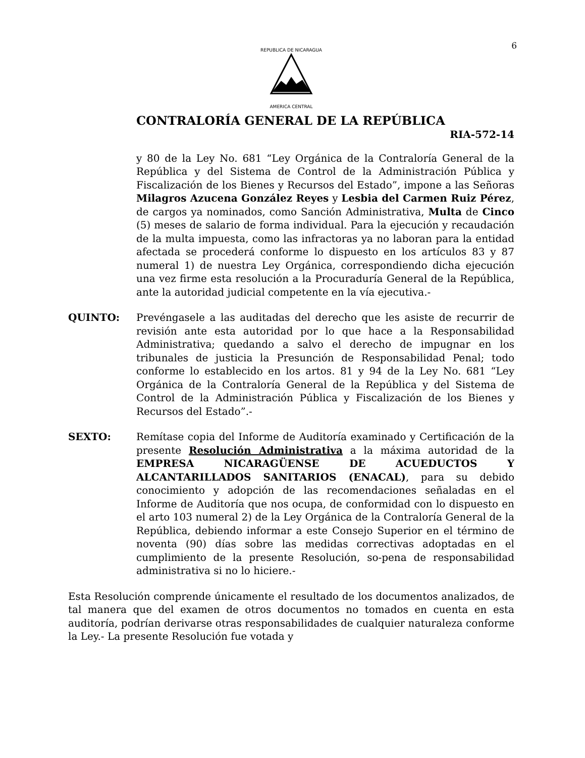6
REPUBLICA DE NICARAGUA
AMERICA CENTRAL
CONTRALORÍA GENERAL DE LA REPÚBLICA
RIA-572-14
y 80 de la Ley No. 681 “Ley Orgánica de la Contraloría General de la República y del Sistema de Control de la Administración Pública y Fiscalización de los Bienes y Recursos del Estado”, impone a las Señoras Milagros Azucena González Reyes y Lesbia del Carmen Ruiz Pérez, de cargos ya nominados, como Sanción Administrativa, Multa de Cinco (5) meses de salario de forma individual. Para la ejecución y recaudación de la multa impuesta, como las infractoras ya no laboran para la entidad afectada se procederá conforme lo dispuesto en los artículos 83 y 87 numeral 1) de nuestra Ley Orgánica, correspondiendo dicha ejecución una vez firme esta resolución a la Procuraduría General de la República, ante la autoridad judicial competente en la vía ejecutiva.-
QUINTO: Prevéngasele a las auditadas del derecho que les asiste de recurrir de revisión ante esta autoridad por lo que hace a la Responsabilidad Administrativa; quedando a salvo el derecho de impugnar en los tribunales de justicia la Presunción de Responsabilidad Penal; todo conforme lo establecido en los artos. 81 y 94 de la Ley No. 681 “Ley Orgánica de la Contraloría General de la República y del Sistema de Control de la Administración Pública y Fiscalización de los Bienes y Recursos del Estado”.-
SEXTO: Remítase copia del Informe de Auditoría examinado y Certificación de la presente Resolución Administrativa a la máxima autoridad de la EMPRESA NICARAGÜENSE DE ACUEDUCTOS Y ALCANTARILLADOS SANITARIOS (ENACAL), para su debido conocimiento y adopción de las recomendaciones señaladas en el Informe de Auditoría que nos ocupa, de conformidad con lo dispuesto en el arto 103 numeral 2) de la Ley Orgánica de la Contraloría General de la República, debiendo informar a este Consejo Superior en el término de noventa (90) días sobre las medidas correctivas adoptadas en el cumplimiento de la presente Resolución, so-pena de responsabilidad administrativa si no lo hiciere.-
Esta Resolución comprende únicamente el resultado de los documentos analizados, de tal manera que del examen de otros documentos no tomados en cuenta en esta auditoría, podrían derivarse otras responsabilidades de cualquier naturaleza conforme la Ley.- La presente Resolución fue votada y